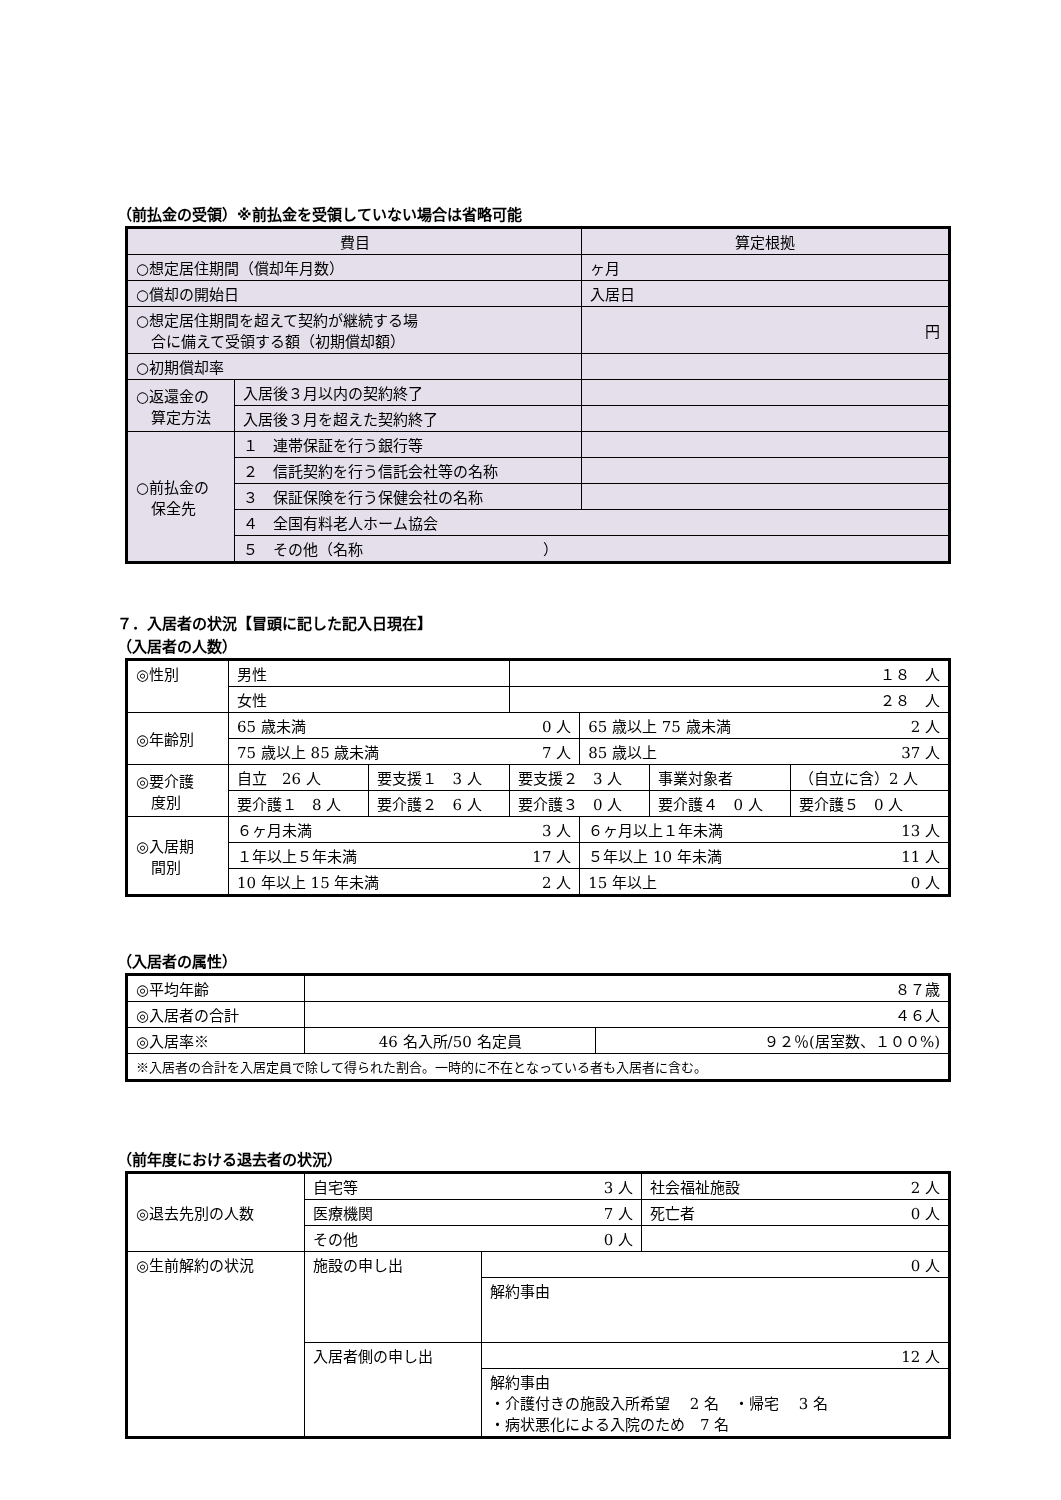（前払金の受領）※前払金を受領していない場合は省略可能
| 費目 | | 算定根拠 | |
| ○想定居住期間（償却年月数） | | ヶ月 | |
| ○償却の開始日 | | 入居日 | |
| ○想定居住期間を超えて契約が継続する場 合に備えて受領する額（初期償却額） | | 円 | |
| ○初期償却率 | | | |
| ○返還金の 算定方法 | 入居後３月以内の契約終了 | | |
| | 入居後３月を超えた契約終了 | | |
| ○前払金の 保全先 | １ 連帯保証を行う銀行等 | | |
| | ２ 信託契約を行う信託会社等の名称 | | |
| | ３ 保証保険を行う保健会社の名称 | | |
| | ４ 全国有料老人ホーム協会 | | |
| | ５ その他（名称 ） | | |
７．入居者の状況【冒頭に記した記入日現在】
（入居者の人数）
| ◎性別 | 男性 | | １８ 人 | | | |
| | 女性 | | ２８ 人 | | | |
| ◎年齢別 | 65 歳未満 0 人 | | | 65 歳以上 75 歳未満 2 人 | | |
| | 75 歳以上 85 歳未満 7 人 | | | 85 歳以上 37 人 | | |
| ◎要介護 度別 | 自立 26 人 | 要支援１ 3 人 | 要支援２ 3 人 | | 事業対象者 | （自立に含）2 人 |
| | 要介護１ 8 人 | 要介護２ 6 人 | 要介護３ 0 人 | | 要介護４ 0 人 | 要介護５ 0 人 |
| ◎入居期 間別 | ６ヶ月未満 3 人 | | | ６ヶ月以上１年未満 13 人 | | |
| | １年以上５年未満 17 人 | | | ５年以上 10 年未満 11 人 | | |
| | 10 年以上 15 年未満 2 人 | | | 15 年以上 0 人 | | |
（入居者の属性）
| ◎平均年齢 | ８７歳 | |
| ◎入居者の合計 | ４６人 | |
| ◎入居率※ | 46 名入所/50 名定員 | ９２％(居室数、１００%) |
| ※入居者の合計を入居定員で除して得られた割合。一時的に不在となっている者も入居者に含む。 | | |
（前年度における退去者の状況）
| ◎退去先別の人数 | 自宅等 3 人 | | 社会福祉施設 2 人 |
| | 医療機関 7 人 | | 死亡者 0 人 |
| | その他 0 人 | | |
| ◎生前解約の状況 | 施設の申し出 | 0 人 | |
| | | 解約事由 | |
| | 入居者側の申し出 | 12 人 | |
| | | 解約事由 ・介護付きの施設入所希望 2 名 ・帰宅 3 名 ・病状悪化による入院のため 7 名 | |